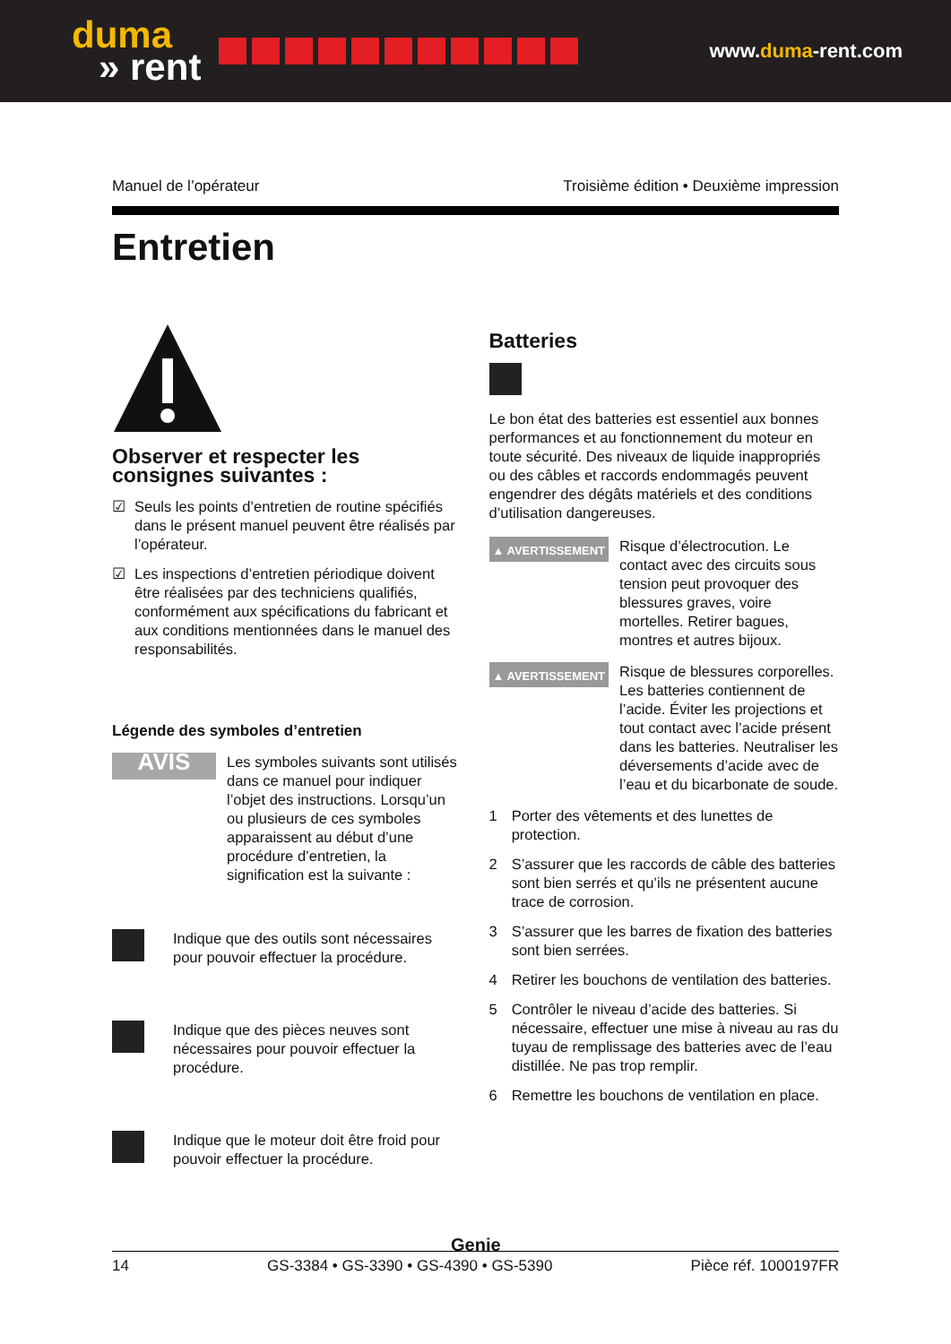duma
» rent
www.duma-rent.com
Manuel de l’opérateur Troisième édition • Deuxième impression
Entretien
Observer et respecter les consignes suivantes :
☑ Seuls les points d’entretien de routine spécifiés dans le présent manuel peuvent être réalisés par l’opérateur.
☑ Les inspections d’entretien périodique doivent être réalisées par des techniciens qualifiés, conformément aux spécifications du fabricant et aux conditions mentionnées dans le manuel des responsabilités.
Légende des symboles d’entretien
AVIS
Les symboles suivants sont utilisés dans ce manuel pour indiquer l’objet des instructions. Lorsqu’un ou plusieurs de ces symboles apparaissent au début d’une procédure d’entretien, la signification est la suivante :
Indique que des outils sont nécessaires pour pouvoir effectuer la procédure.
Indique que des pièces neuves sont nécessaires pour pouvoir effectuer la procédure.
Indique que le moteur doit être froid pour pouvoir effectuer la procédure.
Batteries
Le bon état des batteries est essentiel aux bonnes performances et au fonctionnement du moteur en toute sécurité. Des niveaux de liquide inappropriés ou des câbles et raccords endommagés peuvent engendrer des dégâts matériels et des conditions d’utilisation dangereuses.
▲ AVERTISSEMENT
Risque d’électrocution. Le contact avec des circuits sous tension peut provoquer des blessures graves, voire mortelles. Retirer bagues, montres et autres bijoux.
▲ AVERTISSEMENT
Risque de blessures corporelles. Les batteries contiennent de l’acide. Éviter les projections et tout contact avec l’acide présent dans les batteries. Neutraliser les déversements d’acide avec de l’eau et du bicarbonate de soude.
1 Porter des vêtements et des lunettes de protection.
2 S’assurer que les raccords de câble des batteries sont bien serrés et qu’ils ne présentent aucune trace de corrosion.
3 S’assurer que les barres de fixation des batteries sont bien serrées.
4 Retirer les bouchons de ventilation des batteries.
5 Contrôler le niveau d’acide des batteries. Si nécessaire, effectuer une mise à niveau au ras du tuyau de remplissage des batteries avec de l’eau distillée. Ne pas trop remplir.
6 Remettre les bouchons de ventilation en place.
Genie
14 GS-3384 • GS-3390 • GS-4390 • GS-5390 Pièce réf. 1000197FR